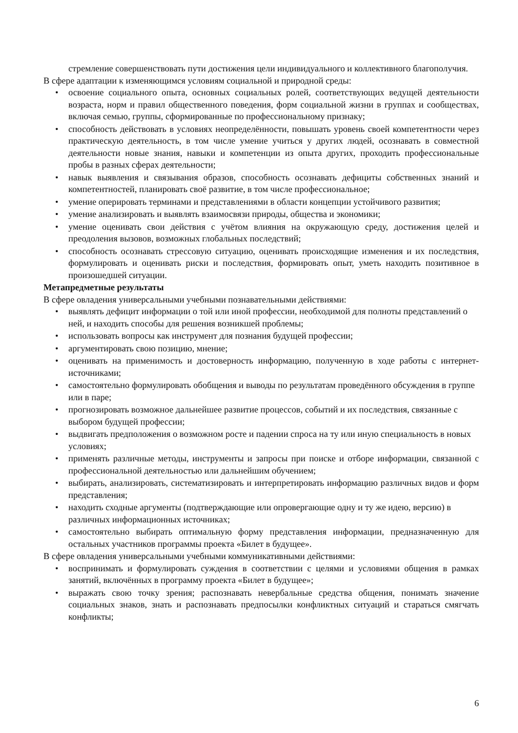стремление совершенствовать пути достижения цели индивидуального и коллективного благополучия.
В сфере адаптации к изменяющимся условиям социальной и природной среды:
• освоение социального опыта, основных социальных ролей, соответствующих ведущей деятельности возраста, норм и правил общественного поведения, форм социальной жизни в группах и сообществах, включая семью, группы, сформированные по профессиональному признаку;
• способность действовать в условиях неопределённости, повышать уровень своей компетентности через практическую деятельность, в том числе умение учиться у других людей, осознавать в совместной деятельности новые знания, навыки и компетенции из опыта других, проходить профессиональные пробы в разных сферах деятельности;
• навык выявления и связывания образов, способность осознавать дефициты собственных знаний и компетентностей, планировать своё развитие, в том числе профессиональное;
• умение оперировать терминами и представлениями в области концепции устойчивого развития;
• умение анализировать и выявлять взаимосвязи природы, общества и экономики;
• умение оценивать свои действия с учётом влияния на окружающую среду, достижения целей и преодоления вызовов, возможных глобальных последствий;
• способность осознавать стрессовую ситуацию, оценивать происходящие изменения и их последствия, формулировать и оценивать риски и последствия, формировать опыт, уметь находить позитивное в произошедшей ситуации.
Метапредметные результаты
В сфере овладения универсальными учебными познавательными действиями:
• выявлять дефицит информации о той или иной профессии, необходимой для полноты представлений о ней, и находить способы для решения возникшей проблемы;
• использовать вопросы как инструмент для познания будущей профессии;
• аргументировать свою позицию, мнение;
• оценивать на применимость и достоверность информацию, полученную в ходе работы с интернет-источниками;
• самостоятельно формулировать обобщения и выводы по результатам проведённого обсуждения в группе или в паре;
• прогнозировать возможное дальнейшее развитие процессов, событий и их последствия, связанные с выбором будущей профессии;
• выдвигать предположения о возможном росте и падении спроса на ту или иную специальность в новых условиях;
• применять различные методы, инструменты и запросы при поиске и отборе информации, связанной с профессиональной деятельностью или дальнейшим обучением;
• выбирать, анализировать, систематизировать и интерпретировать информацию различных видов и форм представления;
• находить сходные аргументы (подтверждающие или опровергающие одну и ту же идею, версию) в различных информационных источниках;
• самостоятельно выбирать оптимальную форму представления информации, предназначенную для остальных участников программы проекта «Билет в будущее».
В сфере овладения универсальными учебными коммуникативными действиями:
• воспринимать и формулировать суждения в соответствии с целями и условиями общения в рамках занятий, включённых в программу проекта «Билет в будущее»;
• выражать свою точку зрения; распознавать невербальные средства общения, понимать значение социальных знаков, знать и распознавать предпосылки конфликтных ситуаций и стараться смягчать конфликты;
6